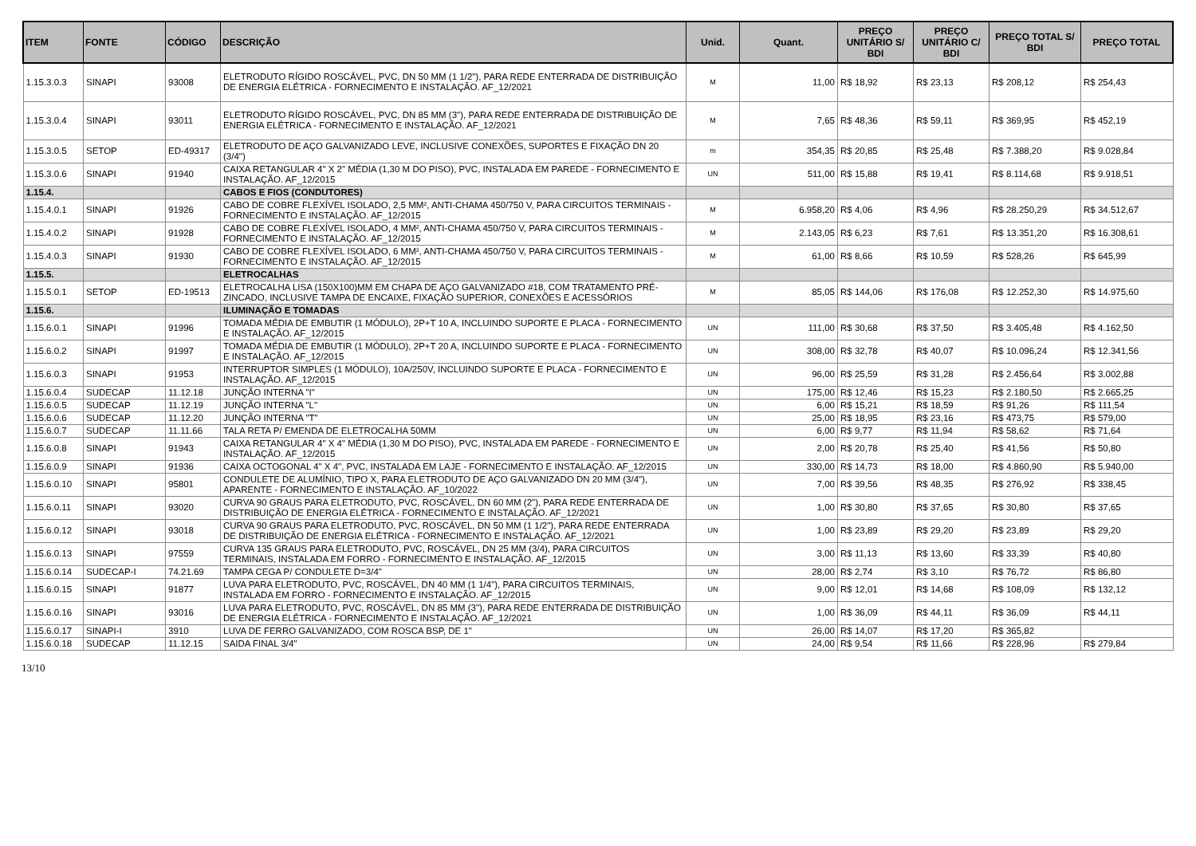| ITEM | FONTE | CÓDIGO | DESCRIÇÃO | Unid. | Quant. | PREÇO UNITÁRIO S/ BDI | PREÇO UNITÁRIO C/ BDI | PREÇO TOTAL S/ BDI | PREÇO TOTAL |
| --- | --- | --- | --- | --- | --- | --- | --- | --- | --- |
| 1.15.3.0.3 | SINAPI | 93008 | ELETRODUTO RÍGIDO ROSCÁVEL, PVC, DN 50 MM (1 1/2"), PARA REDE ENTERRADA DE DISTRIBUIÇÃO DE ENERGIA ELÉTRICA - FORNECIMENTO E INSTALAÇÃO. AF_12/2021 | M | 11,00 | R$ 18,92 | R$ 23,13 | R$ 208,12 | R$ 254,43 |
| 1.15.3.0.4 | SINAPI | 93011 | ELETRODUTO RÍGIDO ROSCÁVEL, PVC, DN 85 MM (3"), PARA REDE ENTERRADA DE DISTRIBUIÇÃO DE ENERGIA ELÉTRICA - FORNECIMENTO E INSTALAÇÃO. AF_12/2021 | M | 7,65 | R$ 48,36 | R$ 59,11 | R$ 369,95 | R$ 452,19 |
| 1.15.3.0.5 | SETOP | ED-49317 | ELETRODUTO DE AÇO GALVANIZADO LEVE, INCLUSIVE CONEXÕES, SUPORTES E FIXAÇÃO DN 20 (3/4") | m | 354,35 | R$ 20,85 | R$ 25,48 | R$ 7.388,20 | R$ 9.028,84 |
| 1.15.3.0.6 | SINAPI | 91940 | CAIXA RETANGULAR 4" X 2" MÉDIA (1,30 M DO PISO), PVC, INSTALADA EM PAREDE - FORNECIMENTO E INSTALAÇÃO. AF_12/2015 | UN | 511,00 | R$ 15,88 | R$ 19,41 | R$ 8.114,68 | R$ 9.918,51 |
| 1.15.4. | | | CABOS E FIOS (CONDUTORES) | | | | | | |
| 1.15.4.0.1 | SINAPI | 91926 | CABO DE COBRE FLEXÍVEL ISOLADO, 2,5 MM², ANTI-CHAMA 450/750 V, PARA CIRCUITOS TERMINAIS - FORNECIMENTO E INSTALAÇÃO. AF_12/2015 | M | 6.958,20 | R$ 4,06 | R$ 4,96 | R$ 28.250,29 | R$ 34.512,67 |
| 1.15.4.0.2 | SINAPI | 91928 | CABO DE COBRE FLEXÍVEL ISOLADO, 4 MM², ANTI-CHAMA 450/750 V, PARA CIRCUITOS TERMINAIS - FORNECIMENTO E INSTALAÇÃO. AF_12/2015 | M | 2.143,05 | R$ 6,23 | R$ 7,61 | R$ 13.351,20 | R$ 16.308,61 |
| 1.15.4.0.3 | SINAPI | 91930 | CABO DE COBRE FLEXÍVEL ISOLADO, 6 MM², ANTI-CHAMA 450/750 V, PARA CIRCUITOS TERMINAIS - FORNECIMENTO E INSTALAÇÃO. AF_12/2015 | M | 61,00 | R$ 8,66 | R$ 10,59 | R$ 528,26 | R$ 645,99 |
| 1.15.5. | | | ELETROCALHAS | | | | | | |
| 1.15.5.0.1 | SETOP | ED-19513 | ELETROCALHA LISA (150X100)MM EM CHAPA DE AÇO GALVANIZADO #18, COM TRATAMENTO PRÉ-ZINCADO, INCLUSIVE TAMPA DE ENCAIXE, FIXAÇÃO SUPERIOR, CONEXÕES E ACESSÓRIOS | M | 85,05 | R$ 144,06 | R$ 176,08 | R$ 12.252,30 | R$ 14.975,60 |
| 1.15.6. | | | ILUMINAÇÃO E TOMADAS | | | | | | |
| 1.15.6.0.1 | SINAPI | 91996 | TOMADA MÉDIA DE EMBUTIR (1 MÓDULO), 2P+T 10 A, INCLUINDO SUPORTE E PLACA - FORNECIMENTO E INSTALAÇÃO. AF_12/2015 | UN | 111,00 | R$ 30,68 | R$ 37,50 | R$ 3.405,48 | R$ 4.162,50 |
| 1.15.6.0.2 | SINAPI | 91997 | TOMADA MÉDIA DE EMBUTIR (1 MÓDULO), 2P+T 20 A, INCLUINDO SUPORTE E PLACA - FORNECIMENTO E INSTALAÇÃO. AF_12/2015 | UN | 308,00 | R$ 32,78 | R$ 40,07 | R$ 10.096,24 | R$ 12.341,56 |
| 1.15.6.0.3 | SINAPI | 91953 | INTERRUPTOR SIMPLES (1 MÓDULO), 10A/250V, INCLUINDO SUPORTE E PLACA - FORNECIMENTO E INSTALAÇÃO. AF_12/2015 | UN | 96,00 | R$ 25,59 | R$ 31,28 | R$ 2.456,64 | R$ 3.002,88 |
| 1.15.6.0.4 | SUDECAP | 11.12.18 | JUNÇÃO INTERNA "I" | UN | 175,00 | R$ 12,46 | R$ 15,23 | R$ 2.180,50 | R$ 2.665,25 |
| 1.15.6.0.5 | SUDECAP | 11.12.19 | JUNÇÃO INTERNA "L" | UN | 6,00 | R$ 15,21 | R$ 18,59 | R$ 91,26 | R$ 111,54 |
| 1.15.6.0.6 | SUDECAP | 11.12.20 | JUNÇÃO INTERNA "T" | UN | 25,00 | R$ 18,95 | R$ 23,16 | R$ 473,75 | R$ 579,00 |
| 1.15.6.0.7 | SUDECAP | 11.11.66 | TALA RETA P/ EMENDA DE ELETROCALHA 50MM | UN | 6,00 | R$ 9,77 | R$ 11,94 | R$ 58,62 | R$ 71,64 |
| 1.15.6.0.8 | SINAPI | 91943 | CAIXA RETANGULAR 4" X 4" MÉDIA (1,30 M DO PISO), PVC, INSTALADA EM PAREDE - FORNECIMENTO E INSTALAÇÃO. AF_12/2015 | UN | 2,00 | R$ 20,78 | R$ 25,40 | R$ 41,56 | R$ 50,80 |
| 1.15.6.0.9 | SINAPI | 91936 | CAIXA OCTOGONAL 4" X 4", PVC, INSTALADA EM LAJE - FORNECIMENTO E INSTALAÇÃO. AF_12/2015 | UN | 330,00 | R$ 14,73 | R$ 18,00 | R$ 4.860,90 | R$ 5.940,00 |
| 1.15.6.0.10 | SINAPI | 95801 | CONDULETE DE ALUMÍNIO, TIPO X, PARA ELETRODUTO DE AÇO GALVANIZADO DN 20 MM (3/4"), APARENTE - FORNECIMENTO E INSTALAÇÃO. AF_10/2022 | UN | 7,00 | R$ 39,56 | R$ 48,35 | R$ 276,92 | R$ 338,45 |
| 1.15.6.0.11 | SINAPI | 93020 | CURVA 90 GRAUS PARA ELETRODUTO, PVC, ROSCÁVEL, DN 60 MM (2"), PARA REDE ENTERRADA DE DISTRIBUIÇÃO DE ENERGIA ELÉTRICA - FORNECIMENTO E INSTALAÇÃO. AF_12/2021 | UN | 1,00 | R$ 30,80 | R$ 37,65 | R$ 30,80 | R$ 37,65 |
| 1.15.6.0.12 | SINAPI | 93018 | CURVA 90 GRAUS PARA ELETRODUTO, PVC, ROSCÁVEL, DN 50 MM (1 1/2"), PARA REDE ENTERRADA DE DISTRIBUIÇÃO DE ENERGIA ELÉTRICA - FORNECIMENTO E INSTALAÇÃO. AF_12/2021 | UN | 1,00 | R$ 23,89 | R$ 29,20 | R$ 23,89 | R$ 29,20 |
| 1.15.6.0.13 | SINAPI | 97559 | CURVA 135 GRAUS PARA ELETRODUTO, PVC, ROSCÁVEL, DN 25 MM (3/4), PARA CIRCUITOS TERMINAIS, INSTALADA EM FORRO - FORNECIMENTO E INSTALAÇÃO. AF_12/2015 | UN | 3,00 | R$ 11,13 | R$ 13,60 | R$ 33,39 | R$ 40,80 |
| 1.15.6.0.14 | SUDECAP-I | 74.21.69 | TAMPA CEGA P/ CONDULETE D=3/4" | UN | 28,00 | R$ 2,74 | R$ 3,10 | R$ 76,72 | R$ 86,80 |
| 1.15.6.0.15 | SINAPI | 91877 | LUVA PARA ELETRODUTO, PVC, ROSCÁVEL, DN 40 MM (1 1/4"), PARA CIRCUITOS TERMINAIS, INSTALADA EM FORRO - FORNECIMENTO E INSTALAÇÃO. AF_12/2015 | UN | 9,00 | R$ 12,01 | R$ 14,68 | R$ 108,09 | R$ 132,12 |
| 1.15.6.0.16 | SINAPI | 93016 | LUVA PARA ELETRODUTO, PVC, ROSCÁVEL, DN 85 MM (3"), PARA REDE ENTERRADA DE DISTRIBUIÇÃO DE ENERGIA ELÉTRICA - FORNECIMENTO E INSTALAÇÃO. AF_12/2021 | UN | 1,00 | R$ 36,09 | R$ 44,11 | R$ 36,09 | R$ 44,11 |
| 1.15.6.0.17 | SINAPI-I | 3910 | LUVA DE FERRO GALVANIZADO, COM ROSCA BSP, DE 1" | UN | 26,00 | R$ 14,07 | R$ 17,20 | R$ 365,82 | |
| 1.15.6.0.18 | SUDECAP | 11.12.15 | SAIDA FINAL 3/4" | UN | 24,00 | R$ 9,54 | R$ 11,66 | R$ 228,96 | R$ 279,84 |
13/10